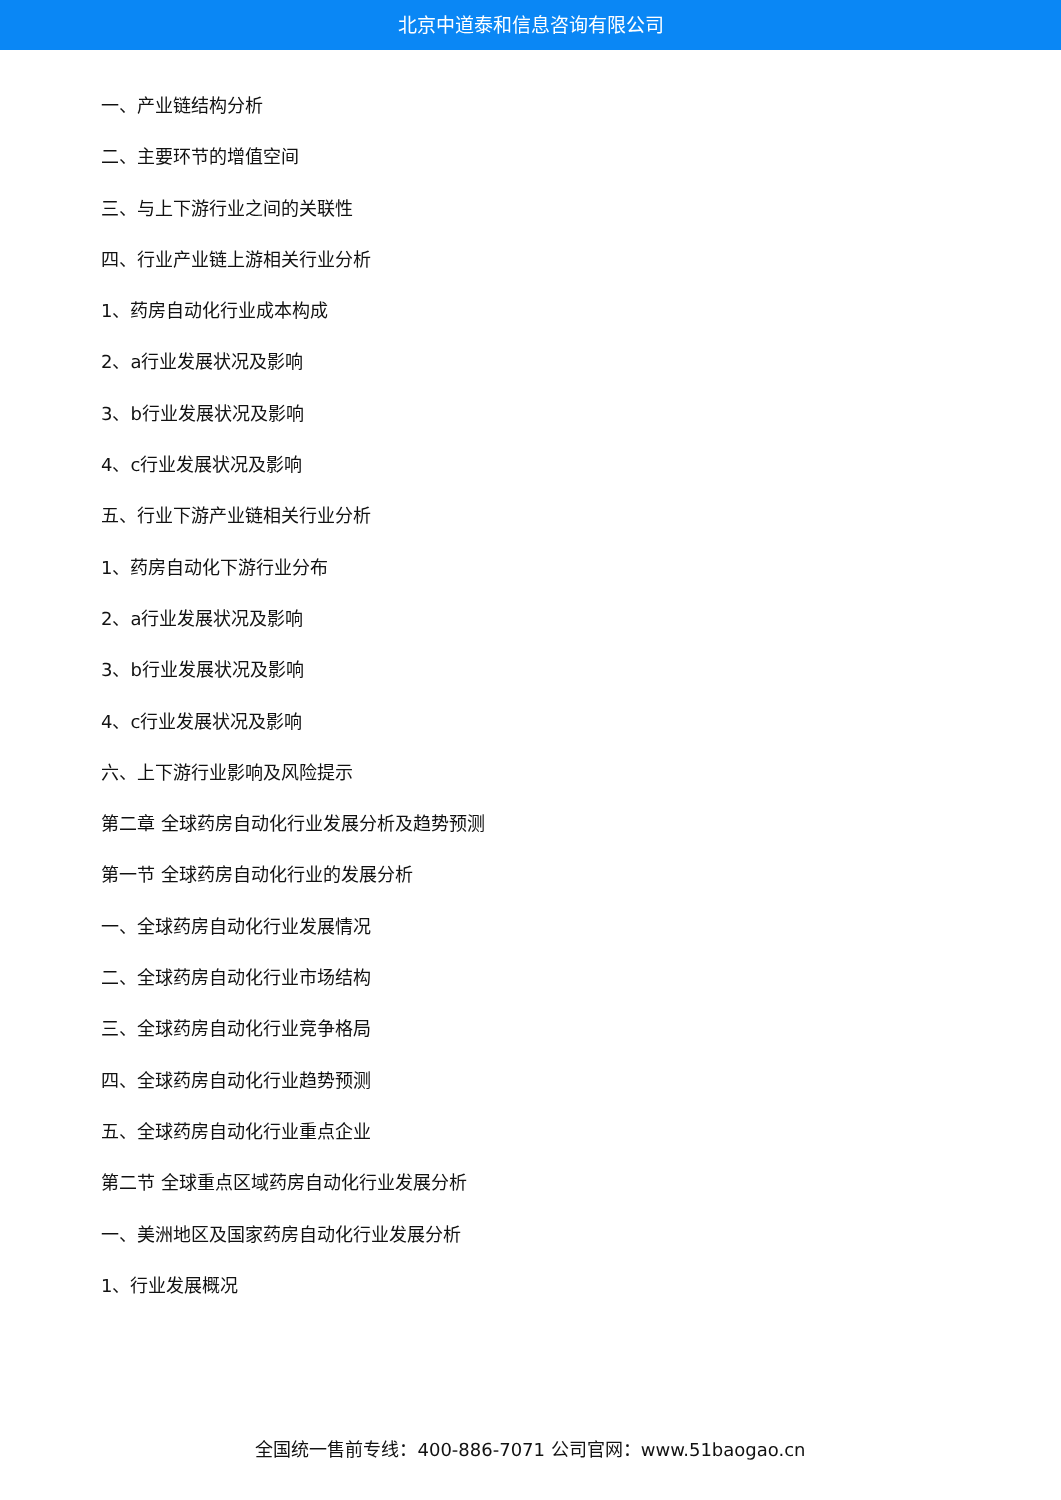北京中道泰和信息咨询有限公司
一、产业链结构分析
二、主要环节的增值空间
三、与上下游行业之间的关联性
四、行业产业链上游相关行业分析
1、药房自动化行业成本构成
2、a行业发展状况及影响
3、b行业发展状况及影响
4、c行业发展状况及影响
五、行业下游产业链相关行业分析
1、药房自动化下游行业分布
2、a行业发展状况及影响
3、b行业发展状况及影响
4、c行业发展状况及影响
六、上下游行业影响及风险提示
第二章 全球药房自动化行业发展分析及趋势预测
第一节 全球药房自动化行业的发展分析
一、全球药房自动化行业发展情况
二、全球药房自动化行业市场结构
三、全球药房自动化行业竞争格局
四、全球药房自动化行业趋势预测
五、全球药房自动化行业重点企业
第二节 全球重点区域药房自动化行业发展分析
一、美洲地区及国家药房自动化行业发展分析
1、行业发展概况
全国统一售前专线：400-886-7071 公司官网：www.51baogao.cn